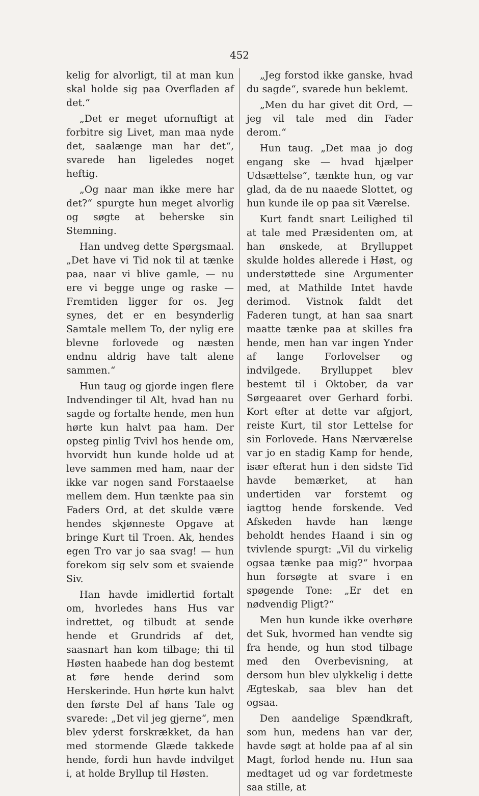452
kelig for alvorligt, til at man kun skal holde sig paa Overfladen af det.“
„Det er meget ufornuftigt at forbitre sig Livet, man maa nyde det, saalænge man har det“, svarede han ligeledes noget heftig.
„Og naar man ikke mere har det?“ spurgte hun meget alvorlig og søgte at beherske sin Stemning.
Han undveg dette Spørgsmaal. „Det have vi Tid nok til at tænke paa, naar vi blive gamle, — nu ere vi begge unge og raske — Fremtiden ligger for os. Jeg synes, det er en besynderlig Samtale mellem To, der nylig ere blevne forlovede og næsten endnu aldrig have talt alene sammen.“
Hun taug og gjorde ingen flere Indvendinger til Alt, hvad han nu sagde og fortalte hende, men hun hørte kun halvt paa ham. Der opsteg pinlig Tvivl hos hende om, hvorvidt hun kunde holde ud at leve sammen med ham, naar der ikke var nogen sand Forstaaelse mellem dem. Hun tænkte paa sin Faders Ord, at det skulde være hendes skjønneste Opgave at bringe Kurt til Troen. Ak, hendes egen Tro var jo saa svag! — hun forekom sig selv som et svaiende Siv.
Han havde imidlertid fortalt om, hvorledes hans Hus var indrettet, og tilbudt at sende hende et Grundrids af det, saasnart han kom tilbage; thi til Høsten haabede han dog bestemt at føre hende derind som Herskerinde. Hun hørte kun halvt den første Del af hans Tale og svarede: „Det vil jeg gjerne“, men blev yderst forskrækket, da han med stormende Glæde takkede hende, fordi hun havde indvilget i, at holde Bryllup til Høsten.
„Jeg forstod ikke ganske, hvad du sagde“, svarede hun beklemt.
„Men du har givet dit Ord, — jeg vil tale med din Fader derom.“
Hun taug. „Det maa jo dog engang ske — hvad hjælper Udsættelse“, tænkte hun, og var glad, da de nu naaede Slottet, og hun kunde ile op paa sit Værelse.
Kurt fandt snart Leilighed til at tale med Præsidenten om, at han ønskede, at Brylluppet skulde holdes allerede i Høst, og understøttede sine Argumenter med, at Mathilde Intet havde derimod. Vistnok faldt det Faderen tungt, at han saa snart maatte tænke paa at skilles fra hende, men han var ingen Ynder af lange Forlovelser og indvilgede. Brylluppet blev bestemt til i Oktober, da var Sørgeaaret over Gerhard forbi. Kort efter at dette var afgjort, reiste Kurt, til stor Lettelse for sin Forlovede. Hans Nærværelse var jo en stadig Kamp for hende, især efterat hun i den sidste Tid havde bemærket, at han undertiden var forstemt og iagttog hende forskende. Ved Afskeden havde han længe beholdt hendes Haand i sin og tvivlende spurgt: „Vil du virkelig ogsaa tænke paa mig?“ hvorpaa hun forsøgte at svare i en spøgende Tone: „Er det en nødvendig Pligt?“
Men hun kunde ikke overhøre det Suk, hvormed han vendte sig fra hende, og hun stod tilbage med den Overbevisning, at dersom hun blev ulykkelig i dette Ægteskab, saa blev han det ogsaa.
Den aandelige Spændkraft, som hun, medens han var der, havde søgt at holde paa af al sin Magt, forlod hende nu. Hun saa medtaget ud og var fordetmeste saa stille, at